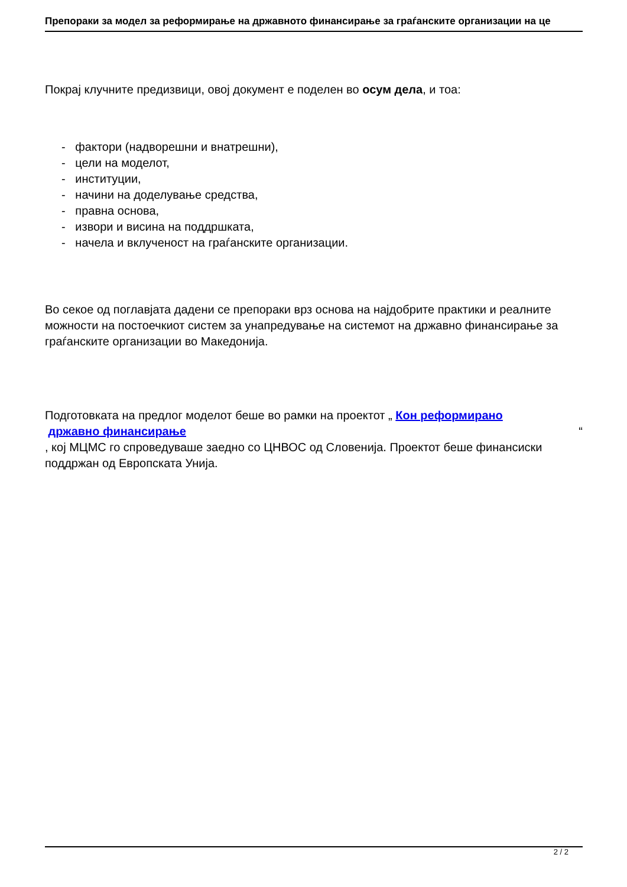Препораки за модел за реформирање на државното финансирање за граѓанските организации на це
Покрај клучните предизвици, овој документ е поделен во осум дела, и тоа:
- фактори (надворешни и внатрешни),
- цели на моделот,
- институции,
- начини на доделување средства,
- правна основа,
- извори и висина на поддршката,
- начела и вклученост на граѓанските организации.
Во секое од поглавјата дадени се препораки врз основа на најдобрите практики и реалните можности на постоечкиот систем за унапредување на системот на државно финансирање за граѓанските организации во Македонија.
Подготовката на предлог моделот беше во рамки на проектот „ Кон реформирано
државно финансирање “
, кој МЦМС го спроведуваше заедно со ЦНВОС од Словенија. Проектот беше финансиски поддржан од Европската Унија.
2 / 2